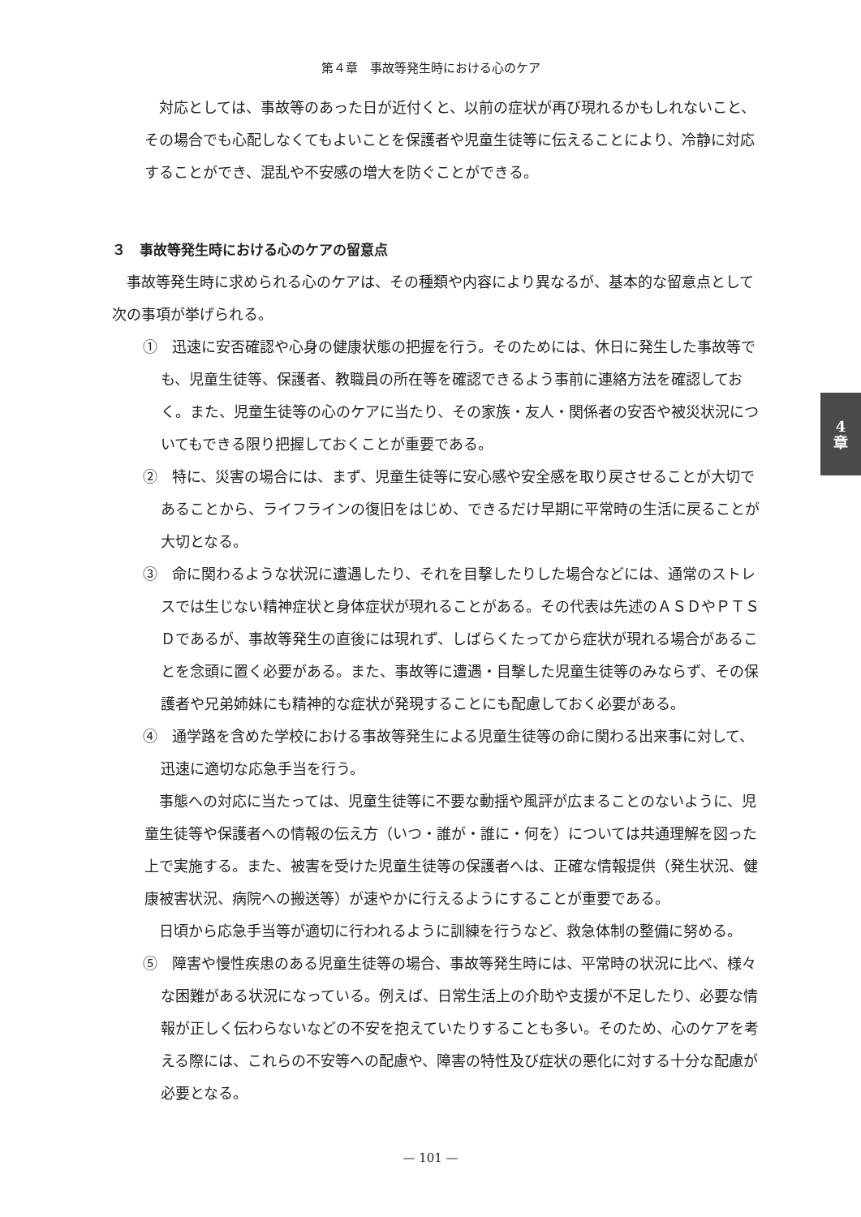第４章　事故等発生時における心のケア
対応としては、事故等のあった日が近付くと、以前の症状が再び現れるかもしれないこと、その場合でも心配しなくてもよいことを保護者や児童生徒等に伝えることにより、冷静に対応することができ、混乱や不安感の増大を防ぐことができる。
３　事故等発生時における心のケアの留意点
事故等発生時に求められる心のケアは、その種類や内容により異なるが、基本的な留意点として次の事項が挙げられる。
①　迅速に安否確認や心身の健康状態の把握を行う。そのためには、休日に発生した事故等でも、児童生徒等、保護者、教職員の所在等を確認できるよう事前に連絡方法を確認しておく。また、児童生徒等の心のケアに当たり、その家族・友人・関係者の安否や被災状況についてもできる限り把握しておくことが重要である。
②　特に、災害の場合には、まず、児童生徒等に安心感や安全感を取り戻させることが大切であることから、ライフラインの復旧をはじめ、できるだけ早期に平常時の生活に戻ることが大切となる。
③　命に関わるような状況に遭遇したり、それを目撃したりした場合などには、通常のストレスでは生じない精神症状と身体症状が現れることがある。その代表は先述のＡＳＤやＰＴＳＤであるが、事故等発生の直後には現れず、しばらくたってから症状が現れる場合があることを念頭に置く必要がある。また、事故等に遭遇・目撃した児童生徒等のみならず、その保護者や兄弟姉妹にも精神的な症状が発現することにも配慮しておく必要がある。
④　通学路を含めた学校における事故等発生による児童生徒等の命に関わる出来事に対して、迅速に適切な応急手当を行う。
事態への対応に当たっては、児童生徒等に不要な動揺や風評が広まることのないように、児童生徒等や保護者への情報の伝え方（いつ・誰が・誰に・何を）については共通理解を図った上で実施する。また、被害を受けた児童生徒等の保護者へは、正確な情報提供（発生状況、健康被害状況、病院への搬送等）が速やかに行えるようにすることが重要である。
日頃から応急手当等が適切に行われるように訓練を行うなど、救急体制の整備に努める。
⑤　障害や慢性疾患のある児童生徒等の場合、事故等発生時には、平常時の状況に比べ、様々な困難がある状況になっている。例えば、日常生活上の介助や支援が不足したり、必要な情報が正しく伝わらないなどの不安を抱えていたりすることも多い。そのため、心のケアを考える際には、これらの不安等への配慮や、障害の特性及び症状の悪化に対する十分な配慮が必要となる。
4
章
— 101 —